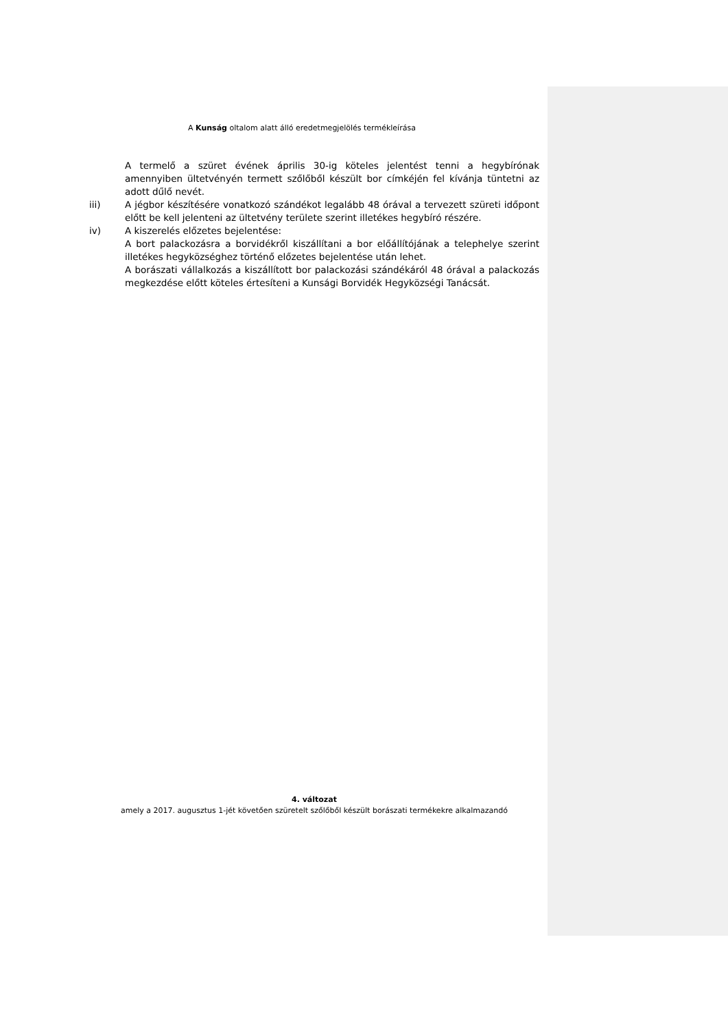A Kunság oltalom alatt álló eredetmegjelölés termékleírása
A termelő a szüret évének április 30-ig köteles jelentést tenni a hegybírónak amennyiben ültetvényén termett szőlőből készült bor címkéjén fel kívánja tüntetni az adott dűlő nevét.
iii) A jégbor készítésére vonatkozó szándékot legalább 48 órával a tervezett szüreti időpont előtt be kell jelenteni az ültetvény területe szerint illetékes hegybíró részére.
iv) A kiszerelés előzetes bejelentése:
A bort palackozásra a borvidékről kiszállítani a bor előállítójának a telephelye szerint illetékes hegyközséghez történő előzetes bejelentése után lehet.
A borászati vállalkozás a kiszállított bor palackozási szándékáról 48 órával a palackozás megkezdése előtt köteles értesíteni a Kunsági Borvidék Hegyközségi Tanácsát.
4. változat
amely a 2017. augusztus 1-jét követően szüretelt szőlőből készült borászati termékekre alkalmazandó